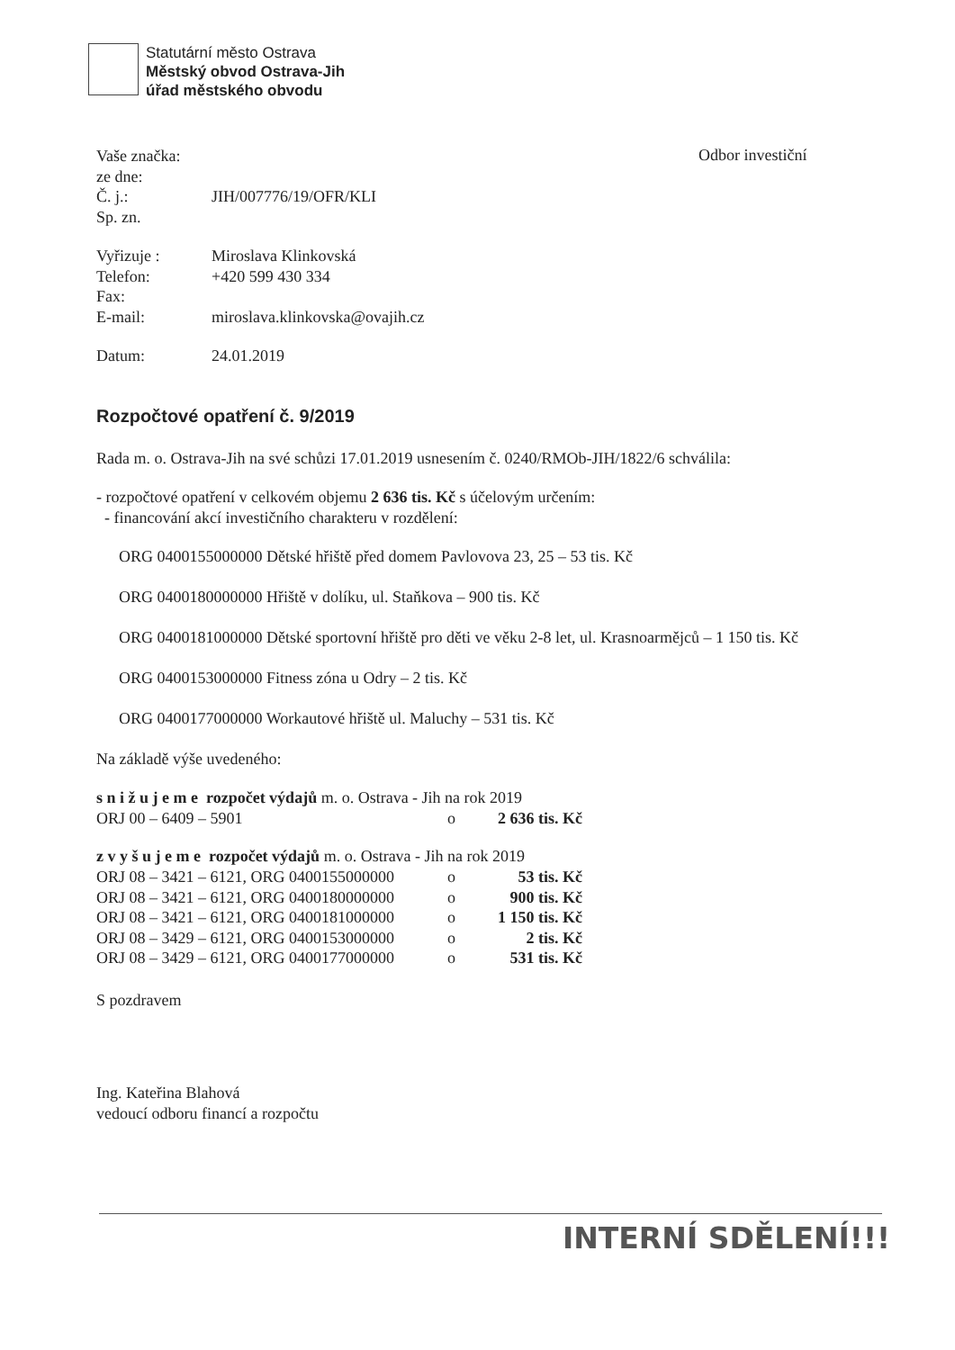Statutární město Ostrava
Městský obvod Ostrava-Jih
úřad městského obvodu
Odbor investiční
Vaše značka:
ze dne:
Č. j.: JIH/007776/19/OFR/KLI
Sp. zn.
Vyřizuje : Miroslava Klinkovská
Telefon: +420 599 430 334
Fax:
E-mail: miroslava.klinkovska@ovajih.cz
Datum: 24.01.2019
Rozpočtové opatření č. 9/2019
Rada m. o. Ostrava-Jih na své schůzi 17.01.2019 usnesením č. 0240/RMOb-JIH/1822/6 schválila:
- rozpočtové opatření v celkovém objemu 2 636 tis. Kč s účelovým určením:
- financování akcí investičního charakteru v rozdělení:
ORG 0400155000000 Dětské hřiště před domem Pavlovova 23, 25 – 53 tis. Kč
ORG 0400180000000 Hřiště v dolíku, ul. Staňkova – 900 tis. Kč
ORG 0400181000000 Dětské sportovní hřiště pro děti ve věku 2-8 let, ul. Krasnoarmějců – 1 150 tis. Kč
ORG 0400153000000 Fitness zóna u Odry – 2 tis. Kč
ORG 0400177000000 Workautové hřiště ul. Maluchy – 531 tis. Kč
Na základě výše uvedeného:
s n i ž u j e m e rozpočet výdajů m. o. Ostrava - Jih na rok 2019
ORJ 00 – 6409 – 5901 o 2 636 tis. Kč
z v y š u j e m e rozpočet výdajů m. o. Ostrava - Jih na rok 2019
ORJ 08 – 3421 – 6121, ORG 0400155000000 o 53 tis. Kč ORJ 08 – 3421 – 6121, ORG 0400180000000 o 900 tis. Kč ORJ 08 – 3421 – 6121, ORG 0400181000000 o 1 150 tis. Kč ORJ 08 – 3429 – 6121, ORG 0400153000000 o 2 tis. Kč ORJ 08 – 3429 – 6121, ORG 0400177000000 o 531 tis. Kč
S pozdravem
Ing. Kateřina Blahová
vedoucí odboru financí a rozpočtu
INTERNÍ SDĚLENÍ!!!